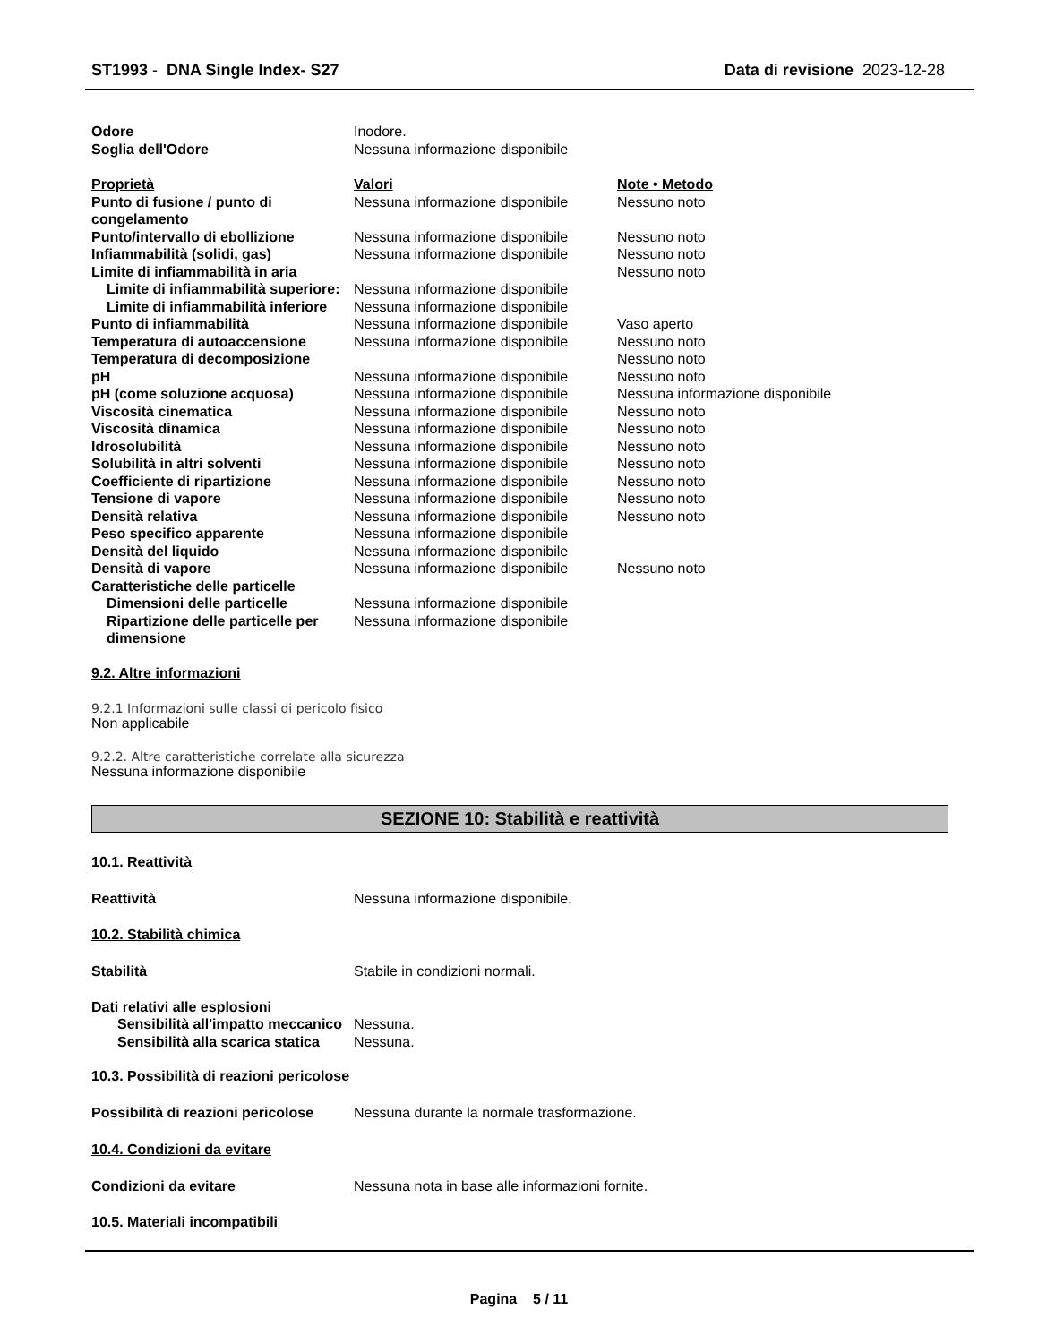ST1993 - DNA Single Index- S27
Data di revisione 2023-12-28
| Odore | Inodore. |
| Soglia dell'Odore | Nessuna informazione disponibile |
| Proprietà | Valori | Note • Metodo |
| Punto di fusione / punto di congelamento | Nessuna informazione disponibile | Nessuno noto |
| Punto/intervallo di ebollizione | Nessuna informazione disponibile | Nessuno noto |
| Infiammabilità (solidi, gas) | Nessuna informazione disponibile | Nessuno noto |
| Limite di infiammabilità in aria | | Nessuno noto |
| Limite di infiammabilità superiore: | Nessuna informazione disponibile | |
| Limite di infiammabilità inferiore | Nessuna informazione disponibile | |
| Punto di infiammabilità | Nessuna informazione disponibile | Vaso aperto |
| Temperatura di autoaccensione | Nessuna informazione disponibile | Nessuno noto |
| Temperatura di decomposizione | | Nessuno noto |
| pH | Nessuna informazione disponibile | Nessuno noto |
| pH (come soluzione acquosa) | Nessuna informazione disponibile | Nessuna informazione disponibile |
| Viscosità cinematica | Nessuna informazione disponibile | Nessuno noto |
| Viscosità dinamica | Nessuna informazione disponibile | Nessuno noto |
| Idrosolubilità | Nessuna informazione disponibile | Nessuno noto |
| Solubilità in altri solventi | Nessuna informazione disponibile | Nessuno noto |
| Coefficiente di ripartizione | Nessuna informazione disponibile | Nessuno noto |
| Tensione di vapore | Nessuna informazione disponibile | Nessuno noto |
| Densità relativa | Nessuna informazione disponibile | Nessuno noto |
| Peso specifico apparente | Nessuna informazione disponibile | |
| Densità del liquido | Nessuna informazione disponibile | |
| Densità di vapore | Nessuna informazione disponibile | Nessuno noto |
| Caratteristiche delle particelle | | |
| Dimensioni delle particelle | Nessuna informazione disponibile | |
| Ripartizione delle particelle per dimensione | Nessuna informazione disponibile | |
9.2. Altre informazioni
9.2.1 Informazioni sulle classi di pericolo fisico
Non applicabile
9.2.2. Altre caratteristiche correlate alla sicurezza
Nessuna informazione disponibile
SEZIONE 10: Stabilità e reattività
10.1. Reattività
| Reattività | Nessuna informazione disponibile. |
10.2. Stabilità chimica
| Stabilità | Stabile in condizioni normali. |
| Dati relativi alle esplosioni | |
| Sensibilità all'impatto meccanico | Nessuna. |
| Sensibilità alla scarica statica | Nessuna. |
10.3. Possibilità di reazioni pericolose
| Possibilità di reazioni pericolose | Nessuna durante la normale trasformazione. |
10.4. Condizioni da evitare
| Condizioni da evitare | Nessuna nota in base alle informazioni fornite. |
10.5. Materiali incompatibili
Pagina 5 / 11